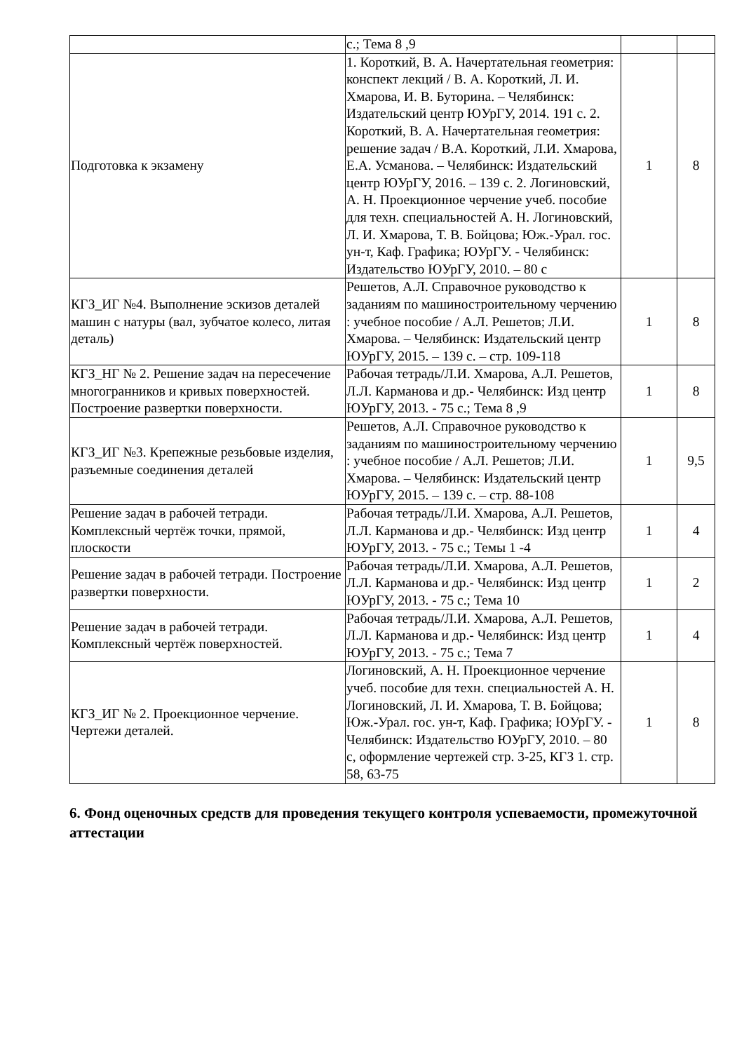| | с.; Тема 8 ,9 | | |
| Подготовка к экзамену | 1. Короткий, В. А. Начертательная геометрия: конспект лекций / В. А. Короткий, Л. И. Хмарова, И. В. Буторина. – Челябинск: Издательский центр ЮУрГУ, 2014. 191 с. 2. Короткий, В. А. Начертательная геометрия: решение задач / В.А. Короткий, Л.И. Хмарова, Е.А. Усманова. – Челябинск: Издательский центр ЮУрГУ, 2016. – 139 с. 2. Логиновский, А. Н. Проекционное черчение учеб. пособие для техн. специальностей А. Н. Логиновский, Л. И. Хмарова, Т. В. Бойцова; Юж.-Урал. гос. ун-т, Каф. Графика; ЮУрГУ. - Челябинск: Издательство ЮУрГУ, 2010. – 80 с | 1 | 8 |
| КГЗ_ИГ №4. Выполнение эскизов деталей машин с натуры (вал, зубчатое колесо, литая деталь) | Решетов, А.Л. Справочное руководство к заданиям по машиностроительному черчению : учебное пособие / А.Л. Решетов; Л.И. Хмарова. – Челябинск: Издательский центр ЮУрГУ, 2015. – 139 с. – стр. 109-118 | 1 | 8 |
| КГЗ_НГ № 2. Решение задач на пересечение многогранников и кривых поверхностей. Построение развертки поверхности. | Рабочая тетрадь/Л.И. Хмарова, А.Л. Решетов, Л.Л. Карманова и др.- Челябинск: Изд центр ЮУрГУ, 2013. - 75 с.; Тема 8 ,9 | 1 | 8 |
| КГЗ_ИГ №3. Крепежные резьбовые изделия, разъемные соединения деталей | Решетов, А.Л. Справочное руководство к заданиям по машиностроительному черчению : учебное пособие / А.Л. Решетов; Л.И. Хмарова. – Челябинск: Издательский центр ЮУрГУ, 2015. – 139 с. – стр. 88-108 | 1 | 9,5 |
| Решение задач в рабочей тетради. Комплексный чертёж точки, прямой, плоскости | Рабочая тетрадь/Л.И. Хмарова, А.Л. Решетов, Л.Л. Карманова и др.- Челябинск: Изд центр ЮУрГУ, 2013. - 75 с.; Темы 1 -4 | 1 | 4 |
| Решение задач в рабочей тетради. Построение развертки поверхности. | Рабочая тетрадь/Л.И. Хмарова, А.Л. Решетов, Л.Л. Карманова и др.- Челябинск: Изд центр ЮУрГУ, 2013. - 75 с.; Тема 10 | 1 | 2 |
| Решение задач в рабочей тетради. Комплексный чертёж поверхностей. | Рабочая тетрадь/Л.И. Хмарова, А.Л. Решетов, Л.Л. Карманова и др.- Челябинск: Изд центр ЮУрГУ, 2013. - 75 с.; Тема 7 | 1 | 4 |
| КГЗ_ИГ № 2. Проекционное черчение. Чертежи деталей. | Логиновский, А. Н. Проекционное черчение учеб. пособие для техн. специальностей А. Н. Логиновский, Л. И. Хмарова, Т. В. Бойцова; Юж.-Урал. гос. ун-т, Каф. Графика; ЮУрГУ. - Челябинск: Издательство ЮУрГУ, 2010. – 80 с, оформление чертежей стр. 3-25, КГЗ 1. стр. 58, 63-75 | 1 | 8 |
6. Фонд оценочных средств для проведения текущего контроля успеваемости, промежуточной аттестации